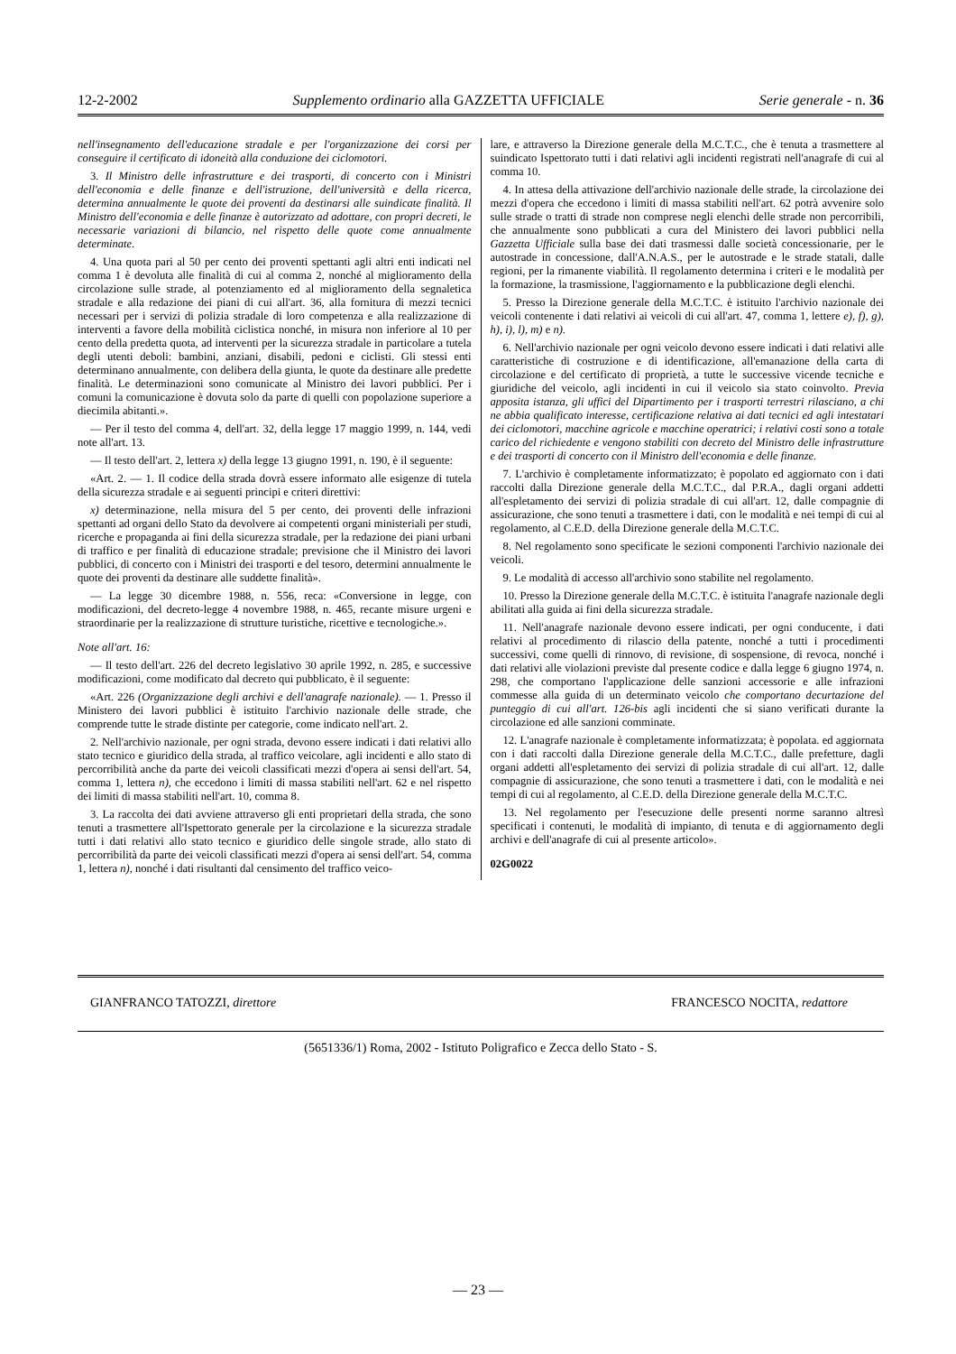12-2-2002 Supplemento ordinario alla GAZZETTA UFFICIALE Serie generale - n. 36
nell'insegnamento dell'educazione stradale e per l'organizzazione dei corsi per conseguire il certificato di idoneità alla conduzione dei ciclomotori.
3. Il Ministro delle infrastrutture e dei trasporti, di concerto con i Ministri dell'economia e delle finanze e dell'istruzione, dell'università e della ricerca, determina annualmente le quote dei proventi da destinarsi alle suindicate finalità. Il Ministro dell'economia e delle finanze è autorizzato ad adottare, con propri decreti, le necessarie variazioni di bilancio, nel rispetto delle quote come annualmente determinate.
4. Una quota pari al 50 per cento dei proventi spettanti agli altri enti indicati nel comma 1 è devoluta alle finalità di cui al comma 2, nonché al miglioramento della circolazione sulle strade, al potenziamento ed al miglioramento della segnaletica stradale e alla redazione dei piani di cui all'art. 36, alla fornitura di mezzi tecnici necessari per i servizi di polizia stradale di loro competenza e alla realizzazione di interventi a favore della mobilità ciclistica nonché, in misura non inferiore al 10 per cento della predetta quota, ad interventi per la sicurezza stradale in particolare a tutela degli utenti deboli: bambini, anziani, disabili, pedoni e ciclisti. Gli stessi enti determinano annualmente, con delibera della giunta, le quote da destinare alle predette finalità. Le determinazioni sono comunicate al Ministro dei lavori pubblici. Per i comuni la comunicazione è dovuta solo da parte di quelli con popolazione superiore a diecimila abitanti.».
— Per il testo del comma 4, dell'art. 32, della legge 17 maggio 1999, n. 144, vedi note all'art. 13.
— Il testo dell'art. 2, lettera x) della legge 13 giugno 1991, n. 190, è il seguente:
«Art. 2. — 1. Il codice della strada dovrà essere informato alle esigenze di tutela della sicurezza stradale e ai seguenti principi e criteri direttivi:
x) determinazione, nella misura del 5 per cento, dei proventi delle infrazioni spettanti ad organi dello Stato da devolvere ai competenti organi ministeriali per studi, ricerche e propaganda ai fini della sicurezza stradale, per la redazione dei piani urbani di traffico e per finalità di educazione stradale; previsione che il Ministro dei lavori pubblici, di concerto con i Ministri dei trasporti e del tesoro, determini annualmente le quote dei proventi da destinare alle suddette finalità».
— La legge 30 dicembre 1988, n. 556, reca: «Conversione in legge, con modificazioni, del decreto-legge 4 novembre 1988, n. 465, recante misure urgeni e straordinarie per la realizzazione di strutture turistiche, ricettive e tecnologiche.».
Note all'art. 16:
— Il testo dell'art. 226 del decreto legislativo 30 aprile 1992, n. 285, e successive modificazioni, come modificato dal decreto qui pubblicato, è il seguente:
«Art. 226 (Organizzazione degli archivi e dell'anagrafe nazionale). — 1. Presso il Ministero dei lavori pubblici è istituito l'archivio nazionale delle strade, che comprende tutte le strade distinte per categorie, come indicato nell'art. 2.
2. Nell'archivio nazionale, per ogni strada, devono essere indicati i dati relativi allo stato tecnico e giuridico della strada, al traffico veicolare, agli incidenti e allo stato di percorribilità anche da parte dei veicoli classificati mezzi d'opera ai sensi dell'art. 54, comma 1, lettera n), che eccedono i limiti di massa stabiliti nell'art. 62 e nel rispetto dei limiti di massa stabiliti nell'art. 10, comma 8.
3. La raccolta dei dati avviene attraverso gli enti proprietari della strada, che sono tenuti a trasmettere all'Ispettorato generale per la circolazione e la sicurezza stradale tutti i dati relativi allo stato tecnico e giuridico delle singole strade, allo stato di percorribilità da parte dei veicoli classificati mezzi d'opera ai sensi dell'art. 54, comma 1, lettera n), nonché i dati risultanti dal censimento del traffico veico-
lare, e attraverso la Direzione generale della M.C.T.C., che è tenuta a trasmettere al suindicato Ispettorato tutti i dati relativi agli incidenti registrati nell'anagrafe di cui al comma 10.
4. In attesa della attivazione dell'archivio nazionale delle strade, la circolazione dei mezzi d'opera che eccedono i limiti di massa stabiliti nell'art. 62 potrà avvenire solo sulle strade o tratti di strade non comprese negli elenchi delle strade non percorribili, che annualmente sono pubblicati a cura del Ministero dei lavori pubblici nella Gazzetta Ufficiale sulla base dei dati trasmessi dalle società concessionarie, per le autostrade in concessione, dall'A.N.A.S., per le autostrade e le strade statali, dalle regioni, per la rimanente viabilità. Il regolamento determina i criteri e le modalità per la formazione, la trasmissione, l'aggiornamento e la pubblicazione degli elenchi.
5. Presso la Direzione generale della M.C.T.C. è istituito l'archivio nazionale dei veicoli contenente i dati relativi ai veicoli di cui all'art. 47, comma 1, lettere e), f), g), h), i), l), m) e n).
6. Nell'archivio nazionale per ogni veicolo devono essere indicati i dati relativi alle caratteristiche di costruzione e di identificazione, all'emanazione della carta di circolazione e del certificato di proprietà, a tutte le successive vicende tecniche e giuridiche del veicolo, agli incidenti in cui il veicolo sia stato coinvolto. Previa apposita istanza, gli uffici del Dipartimento per i trasporti terrestri rilasciano, a chi ne abbia qualificato interesse, certificazione relativa ai dati tecnici ed agli intestatari dei ciclomotori, macchine agricole e macchine operatrici; i relativi costi sono a totale carico del richiedente e vengono stabiliti con decreto del Ministro delle infrastrutture e dei trasporti di concerto con il Ministro dell'economia e delle finanze.
7. L'archivio è completamente informatizzato; è popolato ed aggiornato con i dati raccolti dalla Direzione generale della M.C.T.C., dal P.R.A., dagli organi addetti all'espletamento dei servizi di polizia stradale di cui all'art. 12, dalle compagnie di assicurazione, che sono tenuti a trasmettere i dati, con le modalità e nei tempi di cui al regolamento, al C.E.D. della Direzione generale della M.C.T.C.
8. Nel regolamento sono specificate le sezioni componenti l'archivio nazionale dei veicoli.
9. Le modalità di accesso all'archivio sono stabilite nel regolamento.
10. Presso la Direzione generale della M.C.T.C. è istituita l'anagrafe nazionale degli abilitati alla guida ai fini della sicurezza stradale.
11. Nell'anagrafe nazionale devono essere indicati, per ogni conducente, i dati relativi al procedimento di rilascio della patente, nonché a tutti i procedimenti successivi, come quelli di rinnovo, di revisione, di sospensione, di revoca, nonché i dati relativi alle violazioni previste dal presente codice e dalla legge 6 giugno 1974, n. 298, che comportano l'applicazione delle sanzioni accessorie e alle infrazioni commesse alla guida di un determinato veicolo che comportano decurtazione del punteggio di cui all'art. 126-bis agli incidenti che si siano verificati durante la circolazione ed alle sanzioni comminate.
12. L'anagrafe nazionale è completamente informatizzata; è popolata. ed aggiornata con i dati raccolti dalla Direzione generale della M.C.T.C., dalle prefetture, dagli organi addetti all'espletamento dei servizi di polizia stradale di cui all'art. 12, dalle compagnie di assicurazione, che sono tenuti a trasmettere i dati, con le modalità e nei tempi di cui al regolamento, al C.E.D. della Direzione generale della M.C.T.C.
13. Nel regolamento per l'esecuzione delle presenti norme saranno altresì specificati i contenuti, le modalità di impianto, di tenuta e di aggiornamento degli archivi e dell'anagrafe di cui al presente articolo».
02G0022
GIANFRANCO TATOZZI, direttore FRANCESCO NOCITA, redattore
(5651336/1) Roma, 2002 - Istituto Poligrafico e Zecca dello Stato - S.
— 23 —